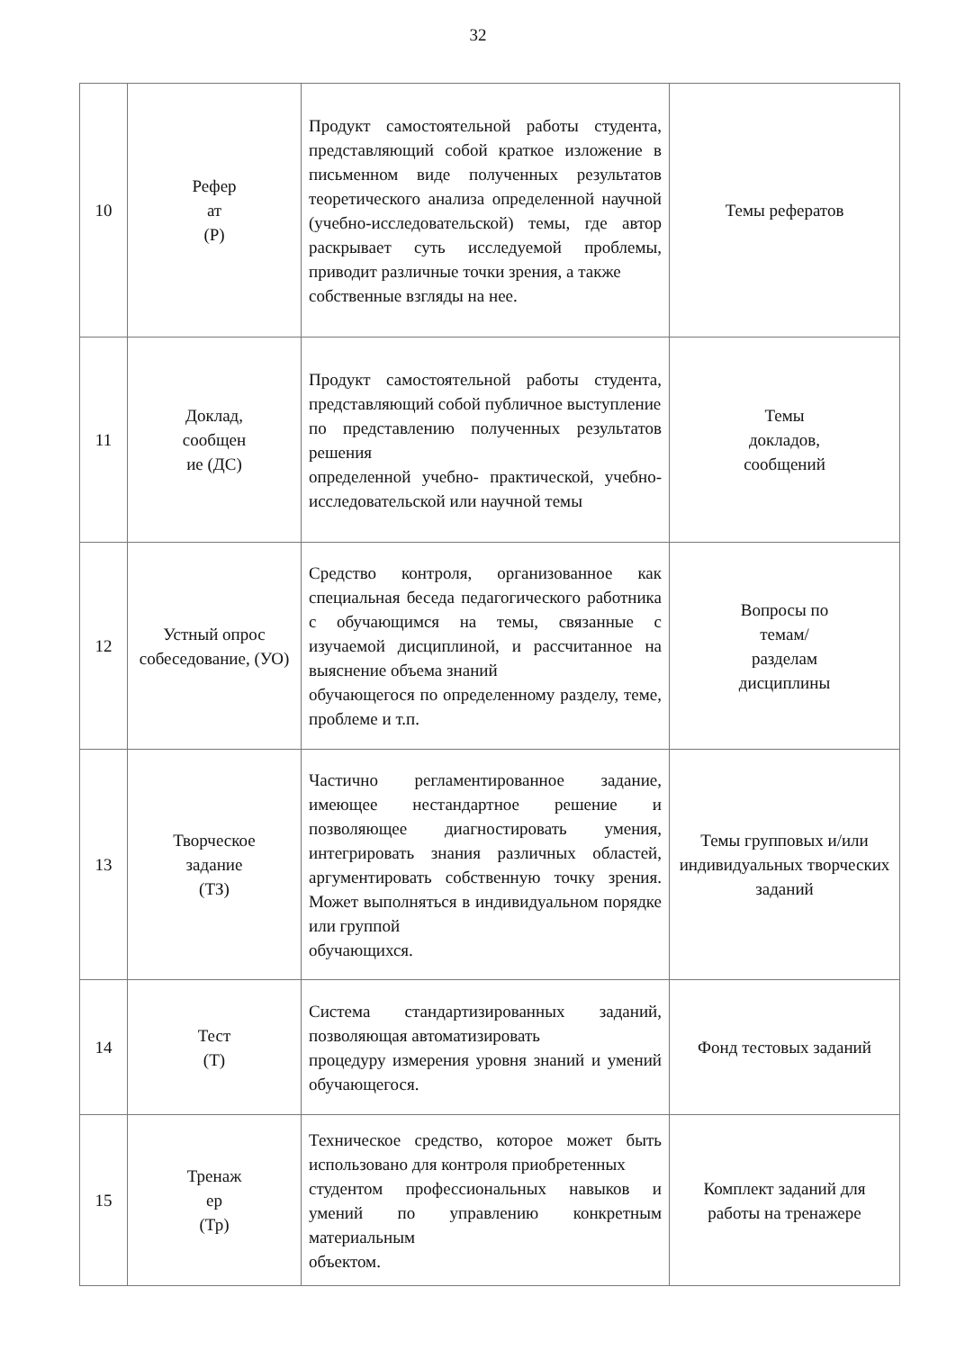32
| 10 | Рефер ат (Р) | Продукт самостоятельной работы студента, представляющий собой краткое изложение в письменном виде полученных результатов теоретического анализа определенной научной (учебно-исследовательской) темы, где автор раскрывает суть исследуемой проблемы, приводит различные точки зрения, а также собственные взгляды на нее. | Темы рефератов |
| 11 | Доклад, сообщен ие (ДС) | Продукт самостоятельной работы студента, представляющий собой публичное выступление по представлению полученных результатов решения определенной учебно- практической, учебно-исследовательской или научной темы | Темы докладов, сообщений |
| 12 | Устный опрос собеседование, (УО) | Средство контроля, организованное как специальная беседа педагогического работника с обучающимся на темы, связанные с изучаемой дисциплиной, и рассчитанное на выяснение объема знаний обучающегося по определенному разделу, теме, проблеме и т.п. | Вопросы по темам/ разделам дисциплины |
| 13 | Творческое задание (ТЗ) | Частично регламентированное задание, имеющее нестандартное решение и позволяющее диагностировать умения, интегрировать знания различных областей, аргументировать собственную точку зрения. Может выполняться в индивидуальном порядке или группой обучающихся. | Темы групповых и/или индивидуальных творческих заданий |
| 14 | Тест (Т) | Система стандартизированных заданий, позволяющая автоматизировать процедуру измерения уровня знаний и умений обучающегося. | Фонд тестовых заданий |
| 15 | Тренаж ер (Тр) | Техническое средство, которое может быть использовано для контроля приобретенных студентом профессиональных навыков и умений по управлению конкретным материальным объектом. | Комплект заданий для работы на тренажере |